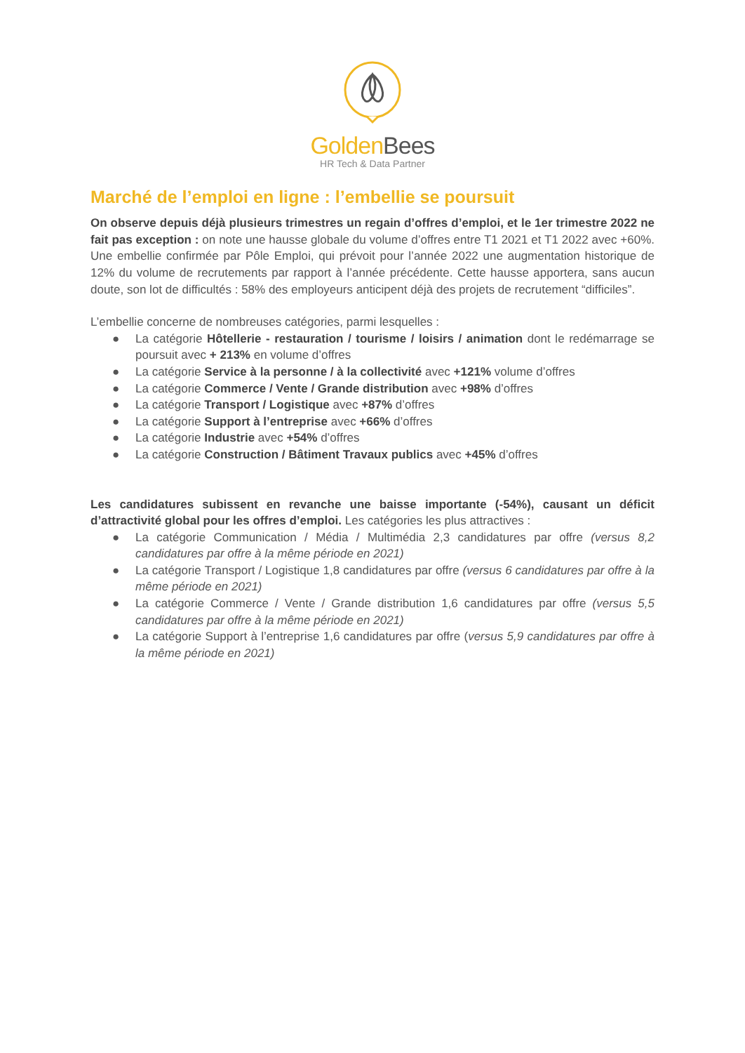Golden Bees
HR Tech & Data Partner
Marché de l’emploi en ligne : l’embellie se poursuit
On observe depuis déjà plusieurs trimestres un regain d’offres d’emploi, et le 1er trimestre 2022 ne fait pas exception : on note une hausse globale du volume d’offres entre T1 2021 et T1 2022 avec +60%. Une embellie confirmée par Pôle Emploi, qui prévoit pour l’année 2022 une augmentation historique de 12% du volume de recrutements par rapport à l’année précédente. Cette hausse apportera, sans aucun doute, son lot de difficultés : 58% des employeurs anticipent déjà des projets de recrutement “difficiles”.
L’embellie concerne de nombreuses catégories, parmi lesquelles :
● La catégorie Hôtellerie - restauration / tourisme / loisirs / animation dont le redémarrage se poursuit avec + 213% en volume d’offres
● La catégorie Service à la personne / à la collectivité avec +121% volume d’offres
● La catégorie Commerce / Vente / Grande distribution avec +98% d’offres
● La catégorie Transport / Logistique avec +87% d’offres
● La catégorie Support à l’entreprise avec +66% d’offres
● La catégorie Industrie avec +54% d’offres
● La catégorie Construction / Bâtiment Travaux publics avec +45% d’offres
Les candidatures subissent en revanche une baisse importante (-54%), causant un déficit d’attractivité global pour les offres d’emploi. Les catégories les plus attractives :
● La catégorie Communication / Média / Multimédia 2,3 candidatures par offre (versus 8,2 candidatures par offre à la même période en 2021)
● La catégorie Transport / Logistique 1,8 candidatures par offre (versus 6 candidatures par offre à la même période en 2021)
● La catégorie Commerce / Vente / Grande distribution 1,6 candidatures par offre (versus 5,5 candidatures par offre à la même période en 2021)
● La catégorie Support à l’entreprise 1,6 candidatures par offre (versus 5,9 candidatures par offre à la même période en 2021)